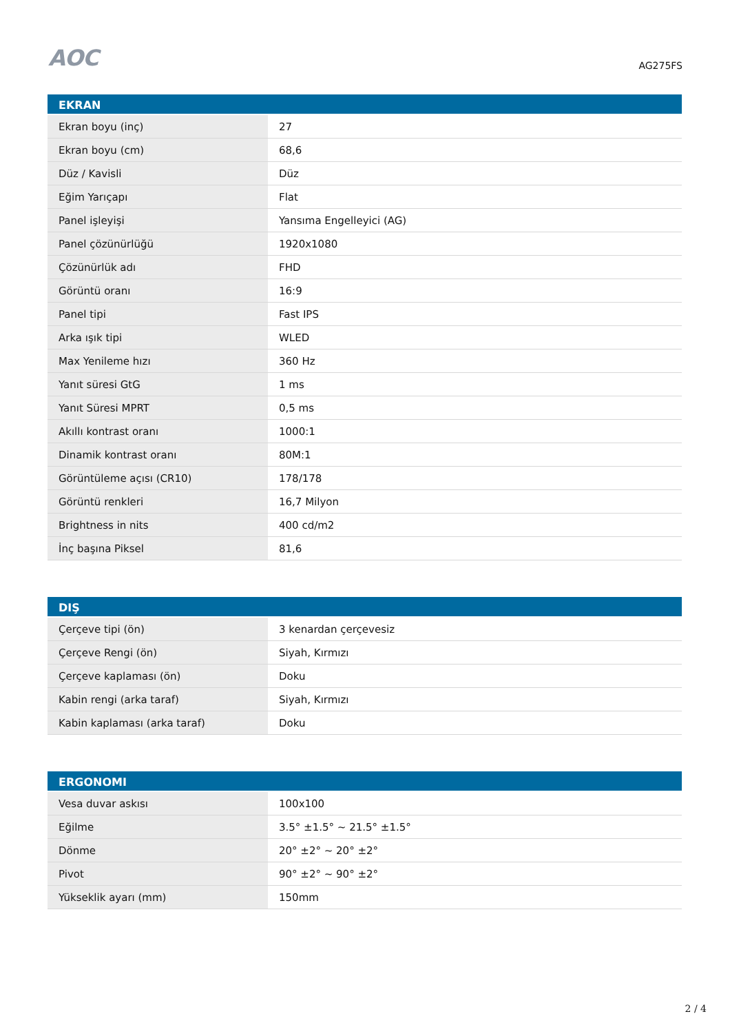AOC
AG275FS
| EKRAN | |
| --- | --- |
| Ekran boyu (inç) | 27 |
| Ekran boyu (cm) | 68,6 |
| Düz / Kavisli | Düz |
| Eğim Yarıçapı | Flat |
| Panel işleyişi | Yansıma Engelleyici (AG) |
| Panel çözünürlüğü | 1920x1080 |
| Çözünürlük adı | FHD |
| Görüntü oranı | 16:9 |
| Panel tipi | Fast IPS |
| Arka ışık tipi | WLED |
| Max Yenileme hızı | 360 Hz |
| Yanıt süresi GtG | 1 ms |
| Yanıt Süresi MPRT | 0,5 ms |
| Akıllı kontrast oranı | 1000:1 |
| Dinamik kontrast oranı | 80M:1 |
| Görüntüleme açısı (CR10) | 178/178 |
| Görüntü renkleri | 16,7 Milyon |
| Brightness in nits | 400 cd/m2 |
| İnç başına Piksel | 81,6 |
| DIŞ | |
| --- | --- |
| Çerçeve tipi (ön) | 3 kenardan çerçevesiz |
| Çerçeve Rengi (ön) | Siyah, Kırmızı |
| Çerçeve kaplaması (ön) | Doku |
| Kabin rengi (arka taraf) | Siyah, Kırmızı |
| Kabin kaplaması (arka taraf) | Doku |
| ERGONOMI | |
| --- | --- |
| Vesa duvar askısı | 100x100 |
| Eğilme | 3.5° ±1.5° ~ 21.5° ±1.5° |
| Dönme | 20° ±2° ~ 20° ±2° |
| Pivot | 90° ±2° ~ 90° ±2° |
| Yükseklik ayarı (mm) | 150mm |
2 / 4